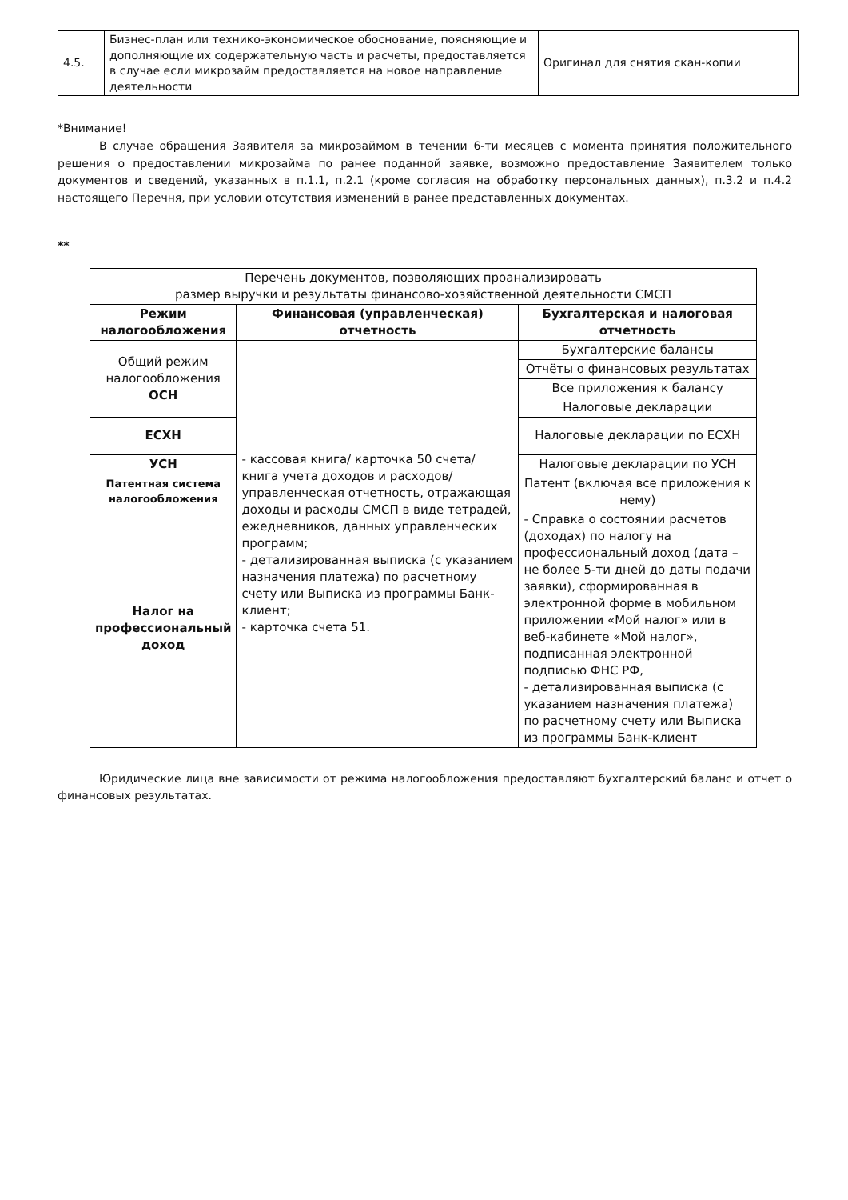| 4.5. | Бизнес-план или технико-экономическое обоснование, поясняющие и дополняющие их содержательную часть и расчеты, предоставляется в случае если микрозайм предоставляется на новое направление деятельности | Оригинал для снятия скан-копии |
*Внимание!
В случае обращения Заявителя за микрозаймом в течении 6-ти месяцев с момента принятия положительного решения о предоставлении микрозайма по ранее поданной заявке, возможно предоставление Заявителем только документов и сведений, указанных в п.1.1, п.2.1 (кроме согласия на обработку персональных данных), п.3.2 и п.4.2 настоящего Перечня, при условии отсутствия изменений в ранее представленных документах.
**
| Перечень документов, позволяющих проанализировать размер выручки и результаты финансово-хозяйственной деятельности СМСП | | |
| Режим налогообложения | Финансовая (управленческая) отчетность | Бухгалтерская и налоговая отчетность |
| Общий режим налогообложения ОСН | - кассовая книга/ карточка 50 счета/ книга учета доходов и расходов/ управленческая отчетность, отражающая доходы и расходы СМСП в виде тетрадей, ежедневников, данных управленческих программ; - детализированная выписка (с указанием назначения платежа) по расчетному счету или Выписка из программы Банк-клиент; - карточка счета 51. | Бухгалтерские балансы |
| | | Отчёты о финансовых результатах |
| | | Все приложения к балансу |
| | | Налоговые декларации |
| ЕСХН | | Налоговые декларации по ЕСХН |
| УСН | | Налоговые декларации по УСН |
| Патентная система налогообложения | | Патент (включая все приложения к нему) |
| Налог на профессиональный доход | | - Справка о состоянии расчетов (доходах) по налогу на профессиональный доход (дата – не более 5-ти дней до даты подачи заявки), сформированная в электронной форме в мобильном приложении «Мой налог» или в веб-кабинете «Мой налог», подписанная электронной подписью ФНС РФ, - детализированная выписка (с указанием назначения платежа) по расчетному счету или Выписка из программы Банк-клиент |
Юридические лица вне зависимости от режима налогообложения предоставляют бухгалтерский баланс и отчет о финансовых результатах.